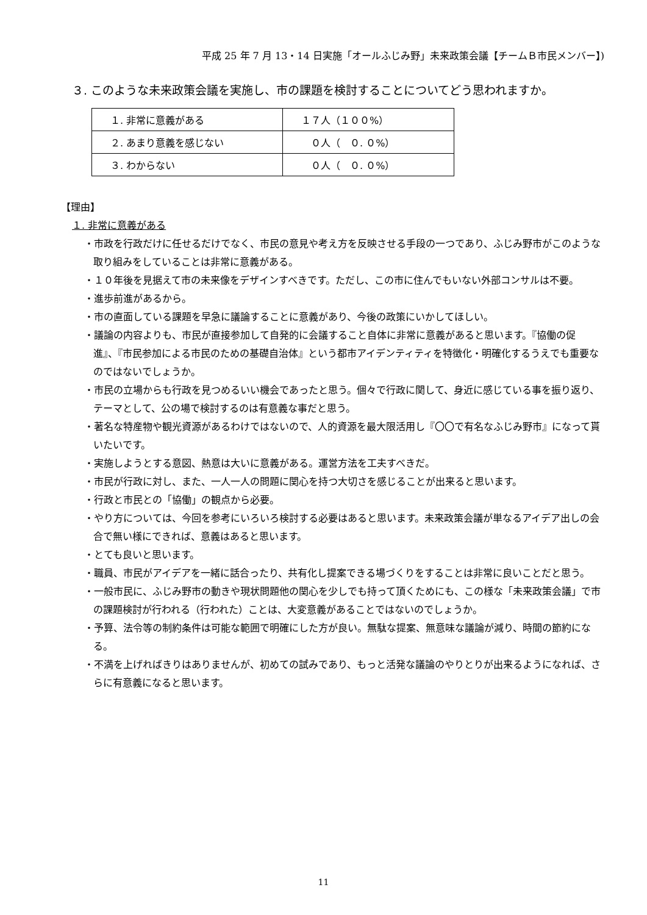平成 25 年 7 月 13・14 日実施「オールふじみ野」未来政策会議【チームＢ市民メンバー】)
３. このような未来政策会議を実施し、市の課題を検討することについてどう思われますか。
| １. 非常に意義がある | １７人（１００%） |
| ２. あまり意義を感じない | ０人（ ０. ０%） |
| ３. わからない | ０人（ ０. ０%） |
【理由】
１. 非常に意義がある
・市政を行政だけに任せるだけでなく、市民の意見や考え方を反映させる手段の一つであり、ふじみ野市がこのような取り組みをしていることは非常に意義がある。
・１０年後を見据えて市の未来像をデザインすべきです。ただし、この市に住んでもいない外部コンサルは不要。
・進歩前進があるから。
・市の直面している課題を早急に議論することに意義があり、今後の政策にいかしてほしい。
・議論の内容よりも、市民が直接参加して自発的に会議すること自体に非常に意義があると思います。『協働の促進』、『市民参加による市民のための基礎自治体』という都市アイデンティティを特徴化・明確化するうえでも重要なのではないでしょうか。
・市民の立場からも行政を見つめるいい機会であったと思う。個々で行政に関して、身近に感じている事を振り返り、テーマとして、公の場で検討するのは有意義な事だと思う。
・著名な特産物や観光資源があるわけではないので、人的資源を最大限活用し『〇〇で有名なふじみ野市』になって貰いたいです。
・実施しようとする意図、熱意は大いに意義がある。運営方法を工夫すべきだ。
・市民が行政に対し、また、一人一人の問題に関心を持つ大切さを感じることが出来ると思います。
・行政と市民との「協働」の観点から必要。
・やり方については、今回を参考にいろいろ検討する必要はあると思います。未来政策会議が単なるアイデア出しの会合で無い様にできれば、意義はあると思います。
・とても良いと思います。
・職員、市民がアイデアを一緒に話合ったり、共有化し提案できる場づくりをすることは非常に良いことだと思う。
・一般市民に、ふじみ野市の動きや現状問題他の関心を少しでも持って頂くためにも、この様な「未来政策会議」で市の課題検討が行われる（行われた）ことは、大変意義があることではないのでしょうか。
・予算、法令等の制約条件は可能な範囲で明確にした方が良い。無駄な提案、無意味な議論が減り、時間の節約になる。
・不満を上げればきりはありませんが、初めての試みであり、もっと活発な議論のやりとりが出来るようになれば、さらに有意義になると思います。
11